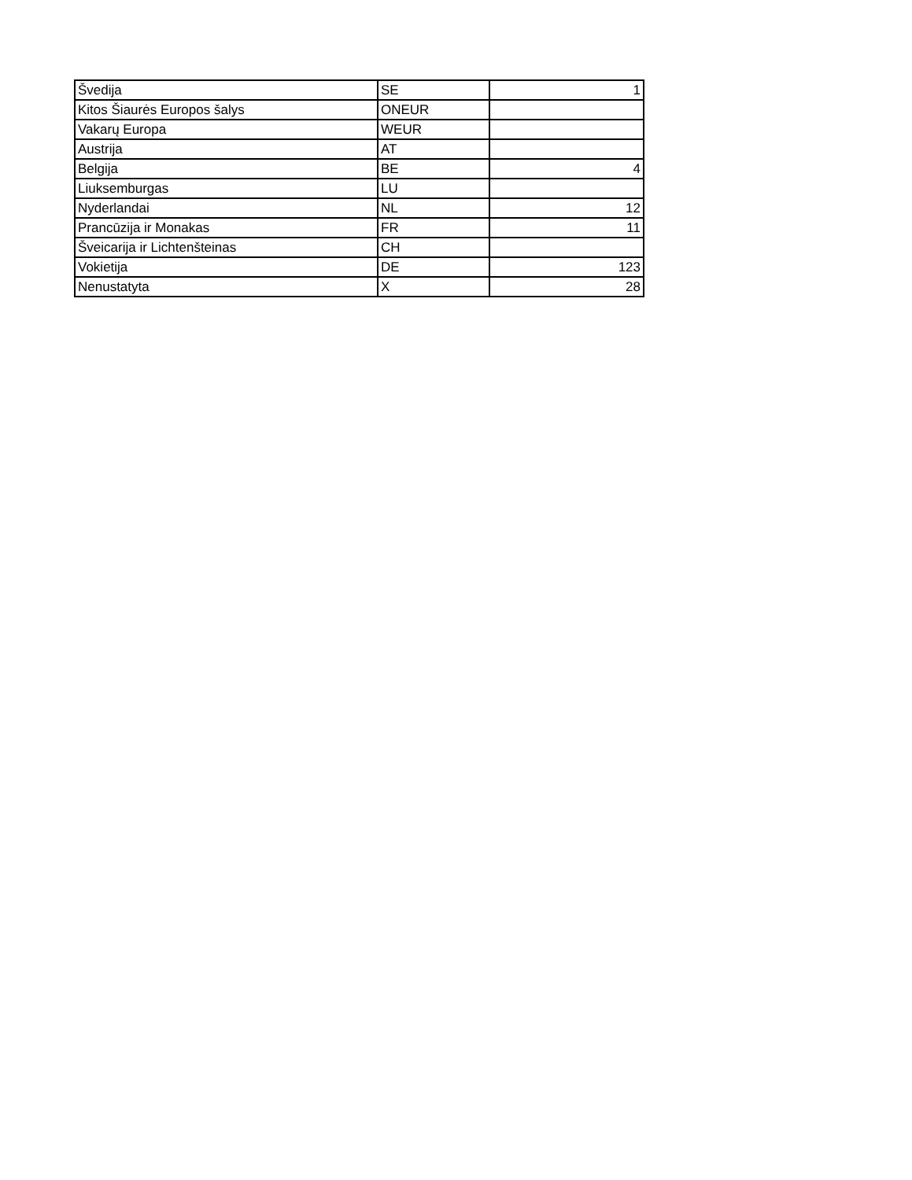| Švedija | SE | 1 |
| Kitos Šiaurės Europos šalys | ONEUR | |
| Vakarų Europa | WEUR | |
| Austrija | AT | |
| Belgija | BE | 4 |
| Liuksemburgas | LU | |
| Nyderlandai | NL | 12 |
| Prancūzija ir Monakas | FR | 11 |
| Šveicarija ir Lichtenšteinas | CH | |
| Vokietija | DE | 123 |
| Nenustatyta | X | 28 |